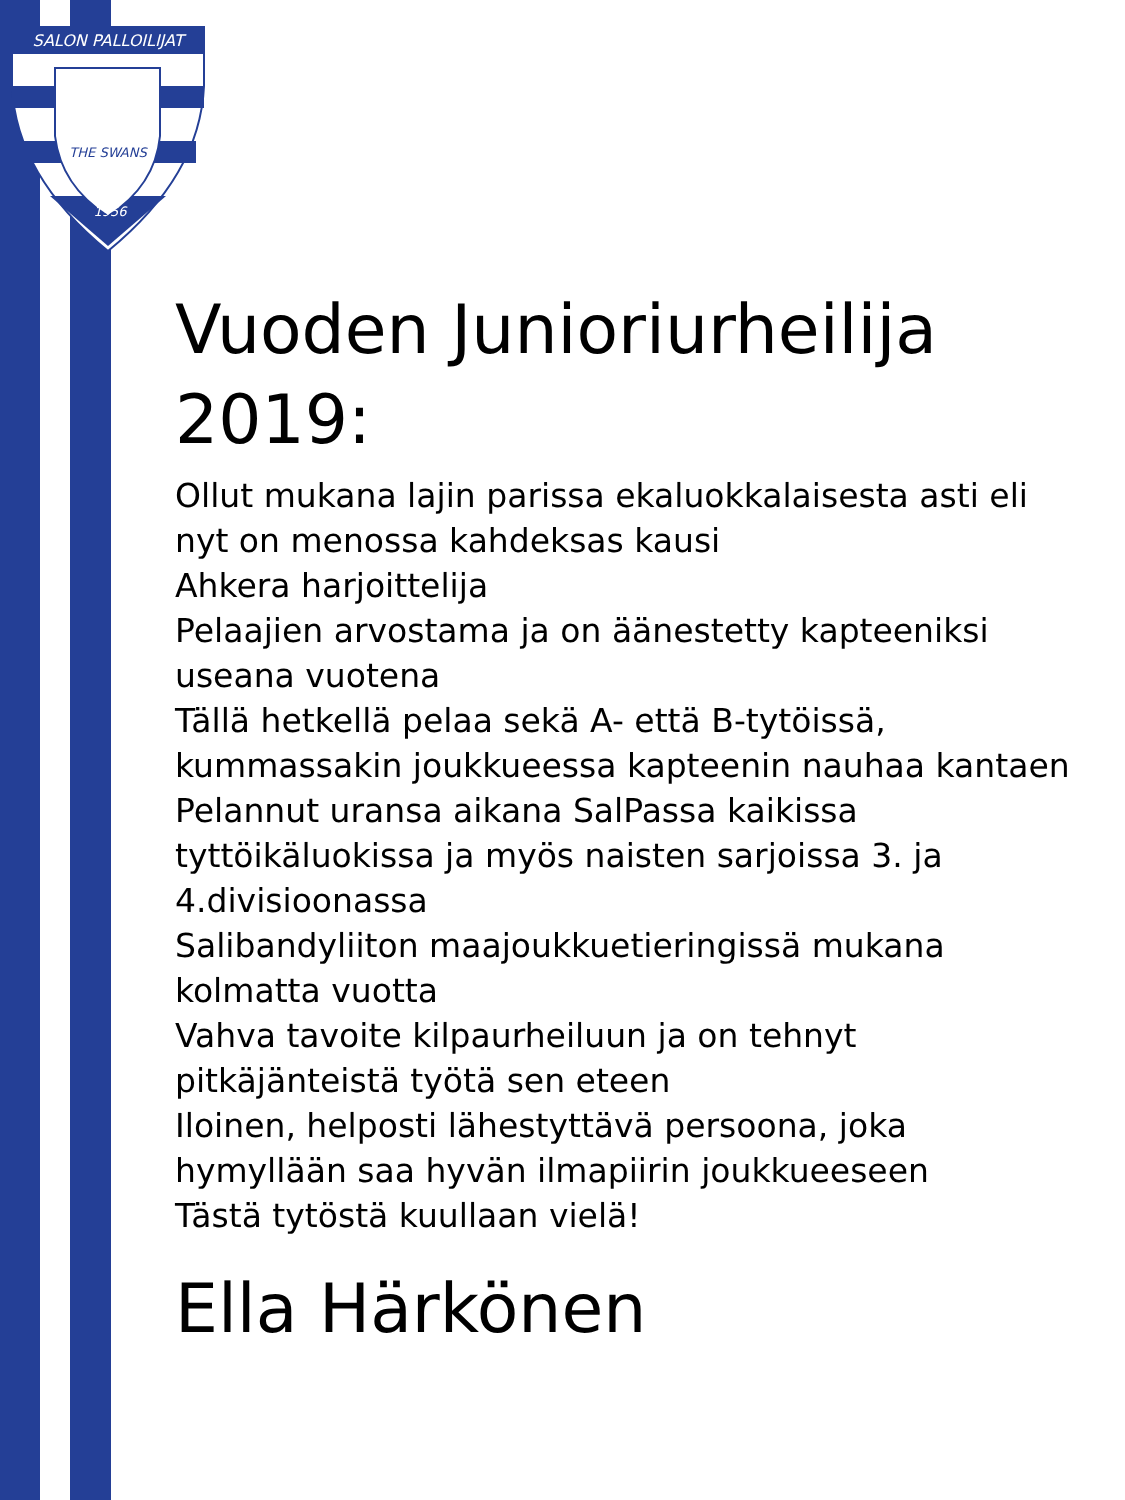SALON PALLOILIJAT
THE SWANS
1956
Vuoden Junioriurheilija 2019:
Ollut mukana lajin parissa ekaluokkalaisesta asti eli nyt on menossa kahdeksas kausi
Ahkera harjoittelija
Pelaajien arvostama ja on äänestetty kapteeniksi useana vuotena
Tällä hetkellä pelaa sekä A- että B-tytöissä, kummassakin joukkueessa kapteenin nauhaa kantaen
Pelannut uransa aikana SalPassa kaikissa tyttöikäluokissa ja myös naisten sarjoissa 3. ja 4.divisioonassa
Salibandyliiton maajoukkuetieringissä mukana kolmatta vuotta
Vahva tavoite kilpaurheiluun ja on tehnyt pitkäjänteistä työtä sen eteen
Iloinen, helposti lähestyttävä persoona, joka hymyllään saa hyvän ilmapiirin joukkueeseen
Tästä tytöstä kuullaan vielä!
Ella Härkönen